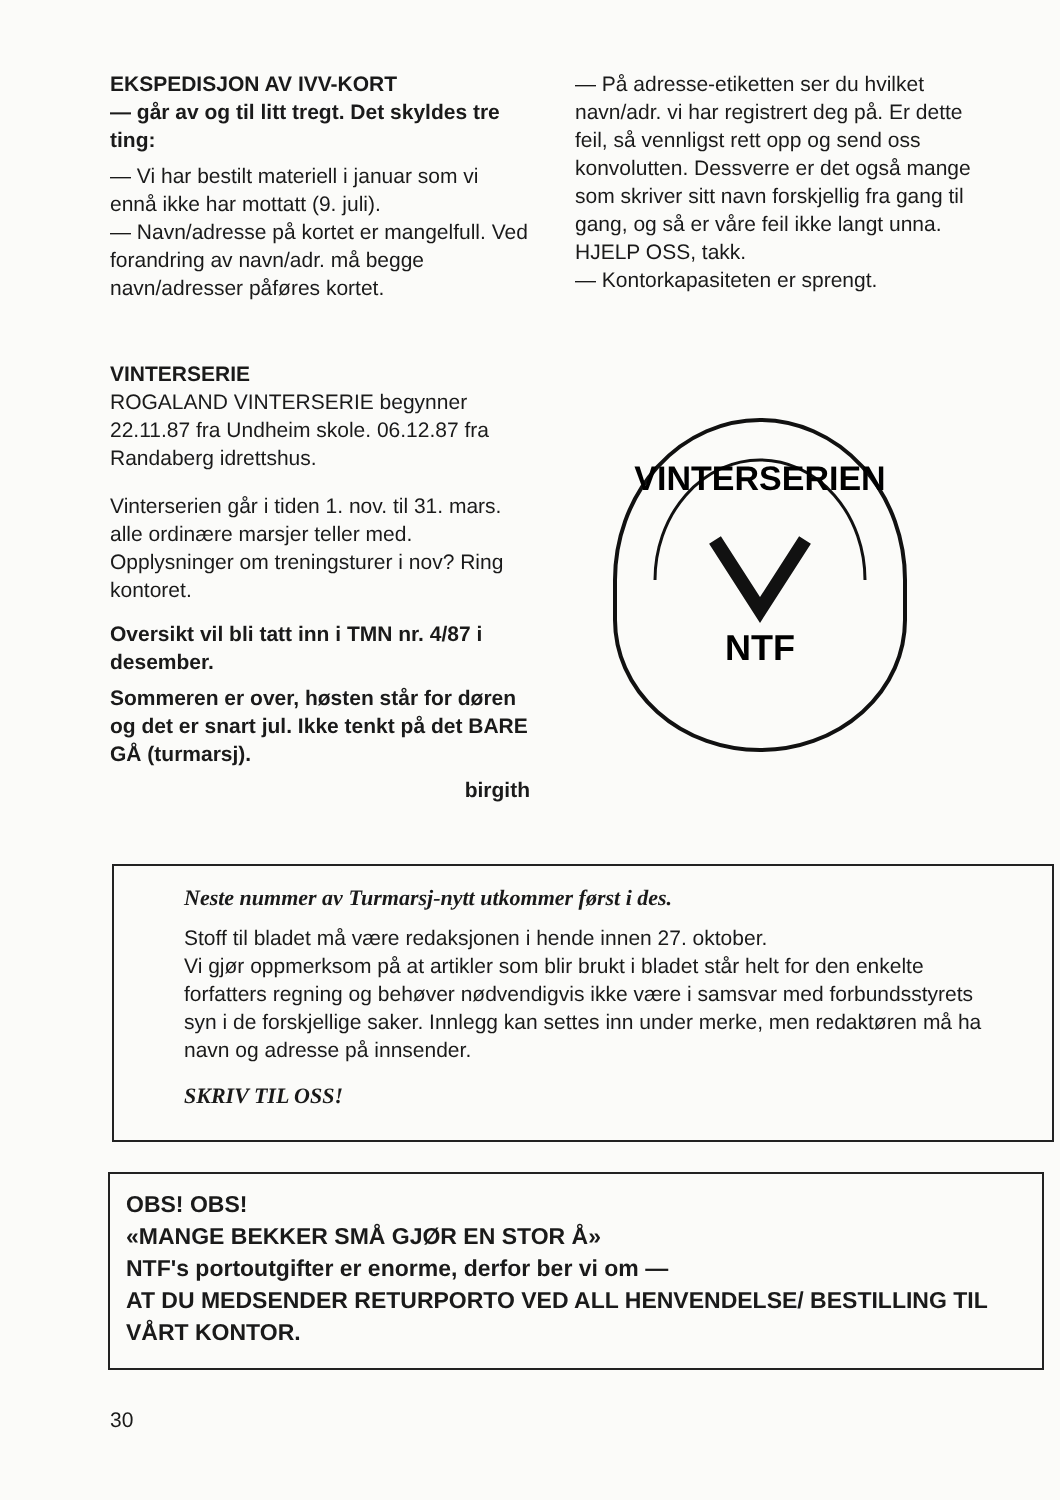EKSPEDISJON AV IVV-KORT
— går av og til litt tregt. Det skyldes tre ting:
— Vi har bestilt materiell i januar som vi ennå ikke har mottatt (9. juli).
— Navn/adresse på kortet er mangelfull. Ved forandring av navn/adr. må begge navn/adresser påføres kortet.
— På adresse-etiketten ser du hvilket navn/adr. vi har registrert deg på. Er dette feil, så vennligst rett opp og send oss konvolutten. Dessverre er det også mange som skriver sitt navn forskjellig fra gang til gang, og så er våre feil ikke langt unna. HJELP OSS, takk.
— Kontorkapasiteten er sprengt.
VINTERSERIE
ROGALAND VINTERSERIE begynner 22.11.87 fra Undheim skole. 06.12.87 fra Randaberg idrettshus.
Vinterserien går i tiden 1. nov. til 31. mars. alle ordinære marsjer teller med. Opplysninger om treningsturer i nov? Ring kontoret.
Oversikt vil bli tatt inn i TMN nr. 4/87 i desember.
Sommeren er over, høsten står for døren og det er snart jul. Ikke tenkt på det BARE GÅ (turmarsj).
birgith
VINTERSERIEN
NTF
Neste nummer av Turmarsj-nytt utkommer først i des.
Stoff til bladet må være redaksjonen i hende innen 27. oktober.
Vi gjør oppmerksom på at artikler som blir brukt i bladet står helt for den enkelte forfatters regning og behøver nødvendigvis ikke være i samsvar med forbundsstyrets syn i de forskjellige saker. Innlegg kan settes inn under merke, men redaktøren må ha navn og adresse på innsender.
SKRIV TIL OSS!
OBS! OBS!
«MANGE BEKKER SMÅ GJØR EN STOR Å»
NTF's portoutgifter er enorme, derfor ber vi om —
AT DU MEDSENDER RETURPORTO VED ALL HENVENDELSE/ BESTILLING TIL VÅRT KONTOR.
30